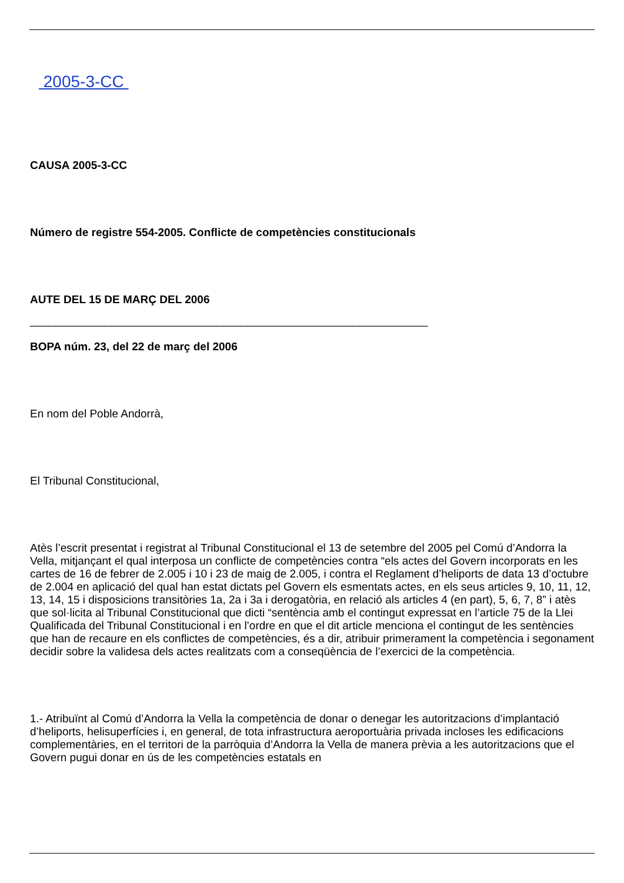2005-3-CC
CAUSA 2005-3-CC
Número de registre 554-2005. Conflicte de competències constitucionals
AUTE DEL 15 DE MARÇ DEL 2006
________________________________________________________________
BOPA núm. 23, del 22 de març del 2006
En nom del Poble Andorrà,
El Tribunal Constitucional,
Atès l’escrit presentat i registrat al Tribunal Constitucional el 13 de setembre del 2005 pel Comú d’Andorra la Vella, mitjançant el qual interposa un conflicte de competències contra “els actes del Govern incorporats en les cartes de 16 de febrer de 2.005 i 10 i 23 de maig de 2.005, i contra el Reglament d’heliports de data 13 d’octubre de 2.004 en aplicació del qual han estat dictats pel Govern els esmentats actes, en els seus articles 9, 10, 11, 12, 13, 14, 15 i disposicions transitòries 1a, 2a i 3a i derogatòria, en relació als articles 4 (en part), 5, 6, 7, 8” i atès que sol·licita al Tribunal Constitucional que dicti “sentència amb el contingut expressat en l’article 75 de la Llei Qualificada del Tribunal Constitucional i en l’ordre en que el dit article menciona el contingut de les sentències que han de recaure en els conflictes de competències, és a dir, atribuir primerament la competència i segonament decidir sobre la validesa dels actes realitzats com a conseqüència de l’exercici de la competència.
1.- Atribuïnt al Comú d’Andorra la Vella la competència de donar o denegar les autoritzacions d’implantació d’heliports, helisuperfícies i, en general, de tota infrastructura aeroportuària privada incloses les edificacions complementàries, en el territori de la parròquia d’Andorra la Vella de manera prèvia a les autoritzacions que el Govern pugui donar en ús de les competències estatals en